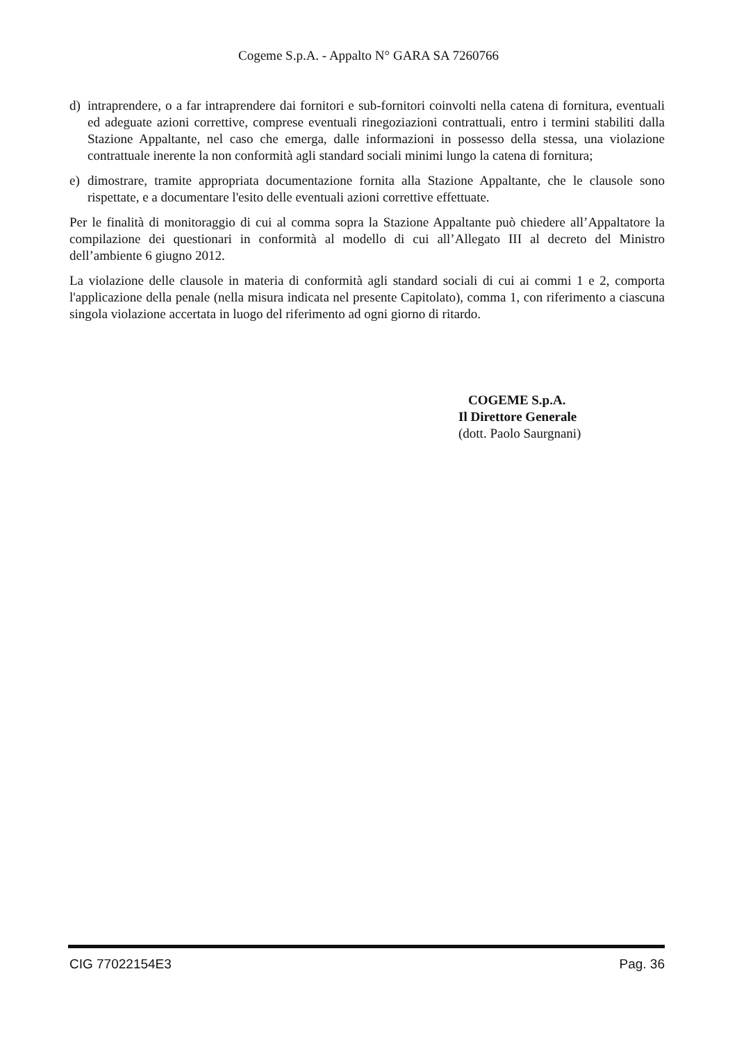Cogeme S.p.A. - Appalto N° GARA SA 7260766
d) intraprendere, o a far intraprendere dai fornitori e sub-fornitori coinvolti nella catena di fornitura, eventuali ed adeguate azioni correttive, comprese eventuali rinegoziazioni contrattuali, entro i termini stabiliti dalla Stazione Appaltante, nel caso che emerga, dalle informazioni in possesso della stessa, una violazione contrattuale inerente la non conformità agli standard sociali minimi lungo la catena di fornitura;
e) dimostrare, tramite appropriata documentazione fornita alla Stazione Appaltante, che le clausole sono rispettate, e a documentare l'esito delle eventuali azioni correttive effettuate.
Per le finalità di monitoraggio di cui al comma sopra la Stazione Appaltante può chiedere all’Appaltatore la compilazione dei questionari in conformità al modello di cui all’Allegato III al decreto del Ministro dell’ambiente 6 giugno 2012.
La violazione delle clausole in materia di conformità agli standard sociali di cui ai commi 1 e 2, comporta l'applicazione della penale (nella misura indicata nel presente Capitolato), comma 1, con riferimento a ciascuna singola violazione accertata in luogo del riferimento ad ogni giorno di ritardo.
COGEME S.p.A.
Il Direttore Generale
(dott. Paolo Saurgnani)
CIG 77022154E3 Pag. 36